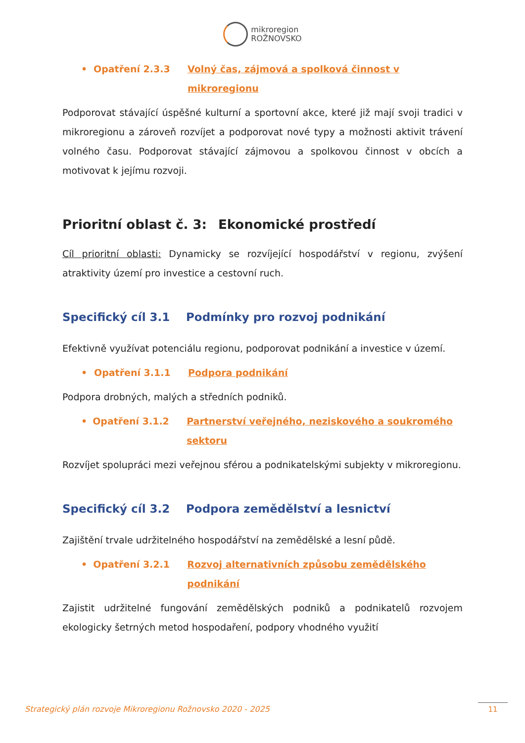mikroregion
ROŽNOVSKO
• Opatření 2.3.3 Volný čas, zájmová a spolková činnost v mikroregionu
Podporovat stávající úspěšné kulturní a sportovní akce, které již mají svoji tradici v mikroregionu a zároveň rozvíjet a podporovat nové typy a možnosti aktivit trávení volného času. Podporovat stávající zájmovou a spolkovou činnost v obcích a motivovat k jejímu rozvoji.
Prioritní oblast č. 3: Ekonomické prostředí
Cíl prioritní oblasti: Dynamicky se rozvíjející hospodářství v regionu, zvýšení atraktivity území pro investice a cestovní ruch.
Specifický cíl 3.1 Podmínky pro rozvoj podnikání
Efektivně využívat potenciálu regionu, podporovat podnikání a investice v území.
• Opatření 3.1.1 Podpora podnikání
Podpora drobných, malých a středních podniků.
• Opatření 3.1.2 Partnerství veřejného, neziskového a soukromého sektoru
Rozvíjet spolupráci mezi veřejnou sférou a podnikatelskými subjekty v mikroregionu.
Specifický cíl 3.2 Podpora zemědělství a lesnictví
Zajištění trvale udržitelného hospodářství na zemědělské a lesní půdě.
• Opatření 3.2.1 Rozvoj alternativních způsobu zemědělského podnikání
Zajistit udržitelné fungování zemědělských podniků a podnikatelů rozvojem ekologicky šetrných metod hospodaření, podpory vhodného využití
Strategický plán rozvoje Mikroregionu Rožnovsko 2020 - 2025
11